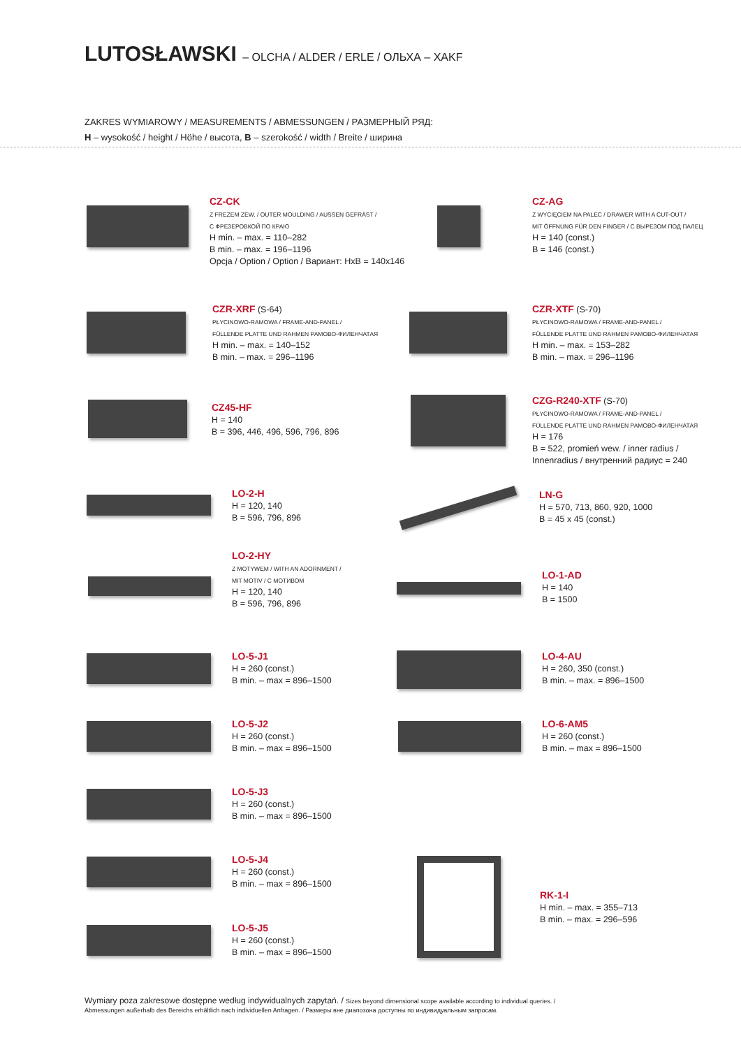LUTOSŁAWSKI – OLCHA / ALDER / ERLE / ОЛЬХА – XAKF
ZAKRES WYMIAROWY / MEASUREMENTS / ABMESSUNGEN / РАЗМЕРНЫЙ РЯД:
H – wysokość / height / Höhe / высота, B – szerokość / width / Breite / ширина
CZ-CK
Z FREZEM ZEW. / OUTER MOULDING / AUSSEN GEFRÄST /
С ФРЕЗЕРОВКОЙ ПО КРАЮ
H min. – max. = 110–282
B min. – max. = 196–1196
Opcja / Option / Option / Вариант: HxB = 140x146
CZ-AG
Z WYCIĘCIEM NA PALEC / DRAWER WITH A CUT-OUT /
MIT ÖFFNUNG FÜR DEN FINGER / С ВЫРЕЗОМ ПОД ПАЛЕЦ
H = 140 (const.)
B = 146 (const.)
CZR-XRF (S-64)
PŁYCINOWO-RAMOWA / FRAME-AND-PANEL /
FÜLLENDE PLATTE UND RAHMEN РАМОВО-ФИЛЕНЧАТАЯ
H min. – max. = 140–152
B min. – max. = 296–1196
CZR-XTF (S-70)
PŁYCINOWO-RAMOWA / FRAME-AND-PANEL /
FÜLLENDE PLATTE UND RAHMEN РАМОВО-ФИЛЕНЧАТАЯ
H min. – max. = 153–282
B min. – max. = 296–1196
CZ45-HF
H = 140
B = 396, 446, 496, 596, 796, 896
CZG-R240-XTF (S-70)
PŁYCINOWO-RAMOWA / FRAME-AND-PANEL /
FÜLLENDE PLATTE UND RAHMEN РАМОВО-ФИЛЕНЧАТАЯ
H = 176
B = 522, promień wew. / inner radius /
Innenradius / внутренний радиус = 240
LO-2-H
H = 120, 140
B = 596, 796, 896
LN-G
H = 570, 713, 860, 920, 1000
B = 45 x 45 (const.)
LO-2-HY
Z MOTYWEM / WITH AN ADORNMENT /
MIT MOTIV / С МОТИВОМ
H = 120, 140
B = 596, 796, 896
LO-1-AD
H = 140
B = 1500
LO-5-J1
H = 260 (const.)
B min. – max = 896–1500
LO-4-AU
H = 260, 350 (const.)
B min. – max. = 896–1500
LO-5-J2
H = 260 (const.)
B min. – max = 896–1500
LO-6-AM5
H = 260 (const.)
B min. – max = 896–1500
LO-5-J3
H = 260 (const.)
B min. – max = 896–1500
LO-5-J4
H = 260 (const.)
B min. – max = 896–1500
RK-1-I
H min. – max. = 355–713
B min. – max. = 296–596
LO-5-J5
H = 260 (const.)
B min. – max = 896–1500
Wymiary poza zakresowe dostępne według indywidualnych zapytań. / Sizes beyond dimensional scope available according to individual queries. /
Abmessungen außerhalb des Bereichs erhältlich nach individuellen Anfragen. / Размеры вне диапозона доступны по индивидуальным запросам.